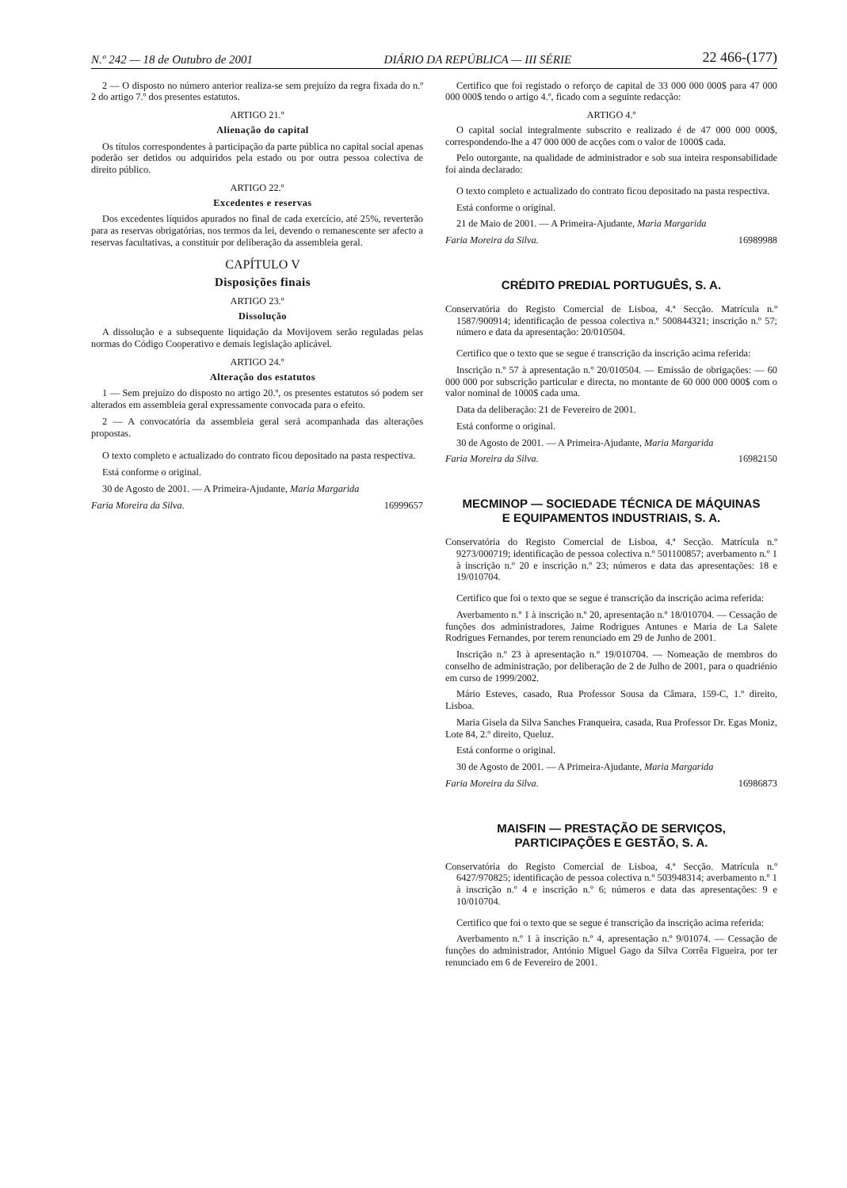N.º 242 — 18 de Outubro de 2001 DIÁRIO DA REPÚBLICA — III SÉRIE 22 466-(177)
2 — O disposto no número anterior realiza-se sem prejuízo da regra fixada do n.º 2 do artigo 7.º dos presentes estatutos.
ARTIGO 21.º
Alienação do capital
Os títulos correspondentes à participação da parte pública no capital social apenas poderão ser detidos ou adquiridos pela estado ou por outra pessoa colectiva de direito público.
ARTIGO 22.º
Excedentes e reservas
Dos excedentes líquidos apurados no final de cada exercício, até 25%, reverterão para as reservas obrigatórias, nos termos da lei, devendo o remanescente ser afecto a reservas facultativas, a constituir por deliberação da assembleia geral.
CAPÍTULO V
Disposições finais
ARTIGO 23.º
Dissolução
A dissolução e a subsequente liquidação da Movijovem serão reguladas pelas normas do Código Cooperativo e demais legislação aplicável.
ARTIGO 24.º
Alteração dos estatutos
1 — Sem prejuízo do disposto no artigo 20.º, os presentes estatutos só podem ser alterados em assembleia geral expressamente convocada para o efeito.
2 — A convocatória da assembleia geral será acompanhada das alterações propostas.
O texto completo e actualizado do contrato ficou depositado na pasta respectiva.
Está conforme o original.
30 de Agosto de 2001. — A Primeira-Ajudante, Maria Margarida
Faria Moreira da Silva. 16999657
Certifico que foi registado o reforço de capital de 33 000 000 000$ para 47 000 000 000$ tendo o artigo 4.º, ficado com a seguinte redacção:
ARTIGO 4.º
O capital social integralmente subscrito e realizado é de 47 000 000 000$, correspondendo-lhe a 47 000 000 de acções com o valor de 1000$ cada.
Pelo outorgante, na qualidade de administrador e sob sua inteira responsabilidade foi ainda declarado:
O texto completo e actualizado do contrato ficou depositado na pasta respectiva.
Está conforme o original.
21 de Maio de 2001. — A Primeira-Ajudante, Maria Margarida
Faria Moreira da Silva. 16989988
CRÉDITO PREDIAL PORTUGUÊS, S. A.
Conservatória do Registo Comercial de Lisboa, 4.ª Secção. Matrícula n.º 1587/900914; identificação de pessoa colectiva n.º 500844321; inscrição n.º 57; número e data da apresentação: 20/010504.
Certifico que o texto que se segue é transcrição da inscrição acima referida:
Inscrição n.º 57 à apresentação n.º 20/010504. — Emissão de obrigações: — 60 000 000 por subscrição particular e directa, no montante de 60 000 000 000$ com o valor nominal de 1000$ cada uma.
Data da deliberação: 21 de Fevereiro de 2001.
Está conforme o original.
30 de Agosto de 2001. — A Primeira-Ajudante, Maria Margarida
Faria Moreira da Silva. 16982150
MECMINOP — SOCIEDADE TÉCNICA DE MÁQUINAS
E EQUIPAMENTOS INDUSTRIAIS, S. A.
Conservatória do Registo Comercial de Lisboa, 4.ª Secção. Matrícula n.º 9273/000719; identificação de pessoa colectiva n.º 501100857; averbamento n.º 1 à inscrição n.º 20 e inscrição n.º 23; números e data das apresentações: 18 e 19/010704.
Certifico que foi o texto que se segue é transcrição da inscrição acima referida:
Averbamento n.º 1 à inscrição n.º 20, apresentação n.º 18/010704. — Cessação de funções dos administradores, Jaime Rodrigues Antunes e Maria de La Salete Rodrigues Fernandes, por terem renunciado em 29 de Junho de 2001.
Inscrição n.º 23 à apresentação n.º 19/010704. — Nomeação de membros do conselho de administração, por deliberação de 2 de Julho de 2001, para o quadriénio em curso de 1999/2002.
Mário Esteves, casado, Rua Professor Sousa da Câmara, 159-C, 1.º direito, Lisboa.
Maria Gisela da Silva Sanches Franqueira, casada, Rua Professor Dr. Egas Moniz, Lote 84, 2.º direito, Queluz.
Está conforme o original.
30 de Agosto de 2001. — A Primeira-Ajudante, Maria Margarida
Faria Moreira da Silva. 16986873
MAISFIN — PRESTAÇÃO DE SERVIÇOS,
PARTICIPAÇÕES E GESTÃO, S. A.
Conservatória do Registo Comercial de Lisboa, 4.ª Secção. Matrícula n.º 6427/970825; identificação de pessoa colectiva n.º 503948314; averbamento n.º 1 à inscrição n.º 4 e inscrição n.º 6; números e data das apresentações: 9 e 10/010704.
Certifico que foi o texto que se segue é transcrição da inscrição acima referida:
Averbamento n.º 1 à inscrição n.º 4, apresentação n.º 9/01074. — Cessação de funções do administrador, António Miguel Gago da Silva Corrêa Figueira, por ter renunciado em 6 de Fevereiro de 2001.